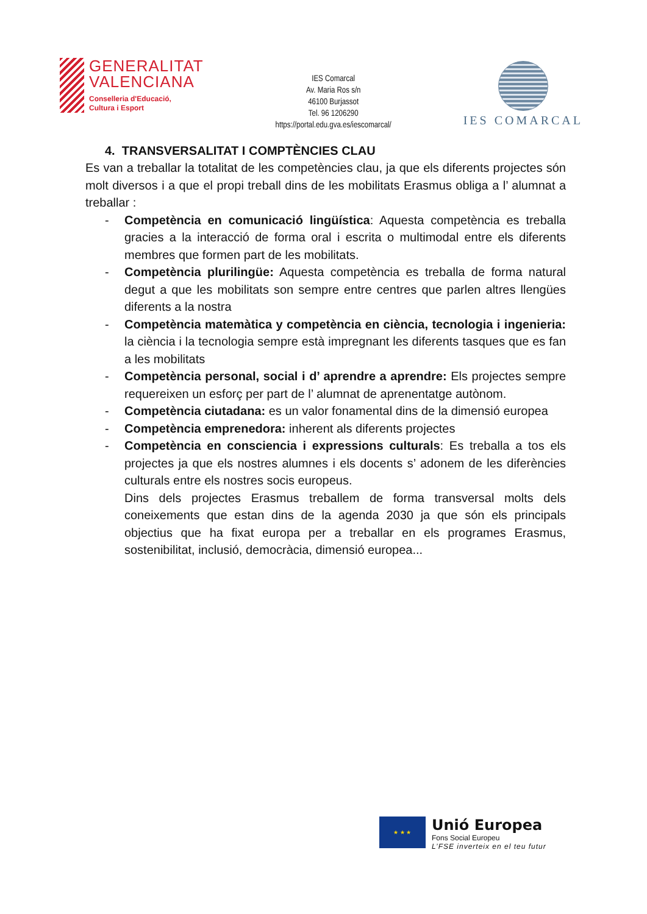GENERALITAT
VALENCIANA
Conselleria d'Educació,
Cultura i Esport
IES Comarcal
Av. Maria Ros s/n
46100 Burjassot
Tel. 96 1206290
https://portal.edu.gva.es/iescomarcal/
IES COMARCAL
4. TRANSVERSALITAT I COMPTÈNCIES CLAU
Es van a treballar la totalitat de les competències clau, ja que els diferents projectes són molt diversos i a que el propi treball dins de les mobilitats Erasmus obliga a l’ alumnat a treballar :
- Competència en comunicació lingüística: Aquesta competència es treballa gracies a la interacció de forma oral i escrita o multimodal entre els diferents membres que formen part de les mobilitats.
- Competència plurilingüe: Aquesta competència es treballa de forma natural degut a que les mobilitats son sempre entre centres que parlen altres llengües diferents a la nostra
- Competència matemàtica y competència en ciència, tecnologia i ingenieria: la ciència i la tecnologia sempre està impregnant les diferents tasques que es fan a les mobilitats
- Competència personal, social i d’ aprendre a aprendre: Els projectes sempre requereixen un esforç per part de l’ alumnat de aprenentatge autònom.
- Competència ciutadana: es un valor fonamental dins de la dimensió europea
- Competència emprenedora: inherent als diferents projectes
- Competència en consciencia i expressions culturals: Es treballa a tos els projectes ja que els nostres alumnes i els docents s’ adonem de les diferències culturals entre els nostres socis europeus.
Dins dels projectes Erasmus treballem de forma transversal molts dels coneixements que estan dins de la agenda 2030 ja que són els principals objectius que ha fixat europa per a treballar en els programes Erasmus, sostenibilitat, inclusió, democràcia, dimensió europea...
★ ★ ★
Unió Europea
Fons Social Europeu
L’FSE inverteix en el teu futur